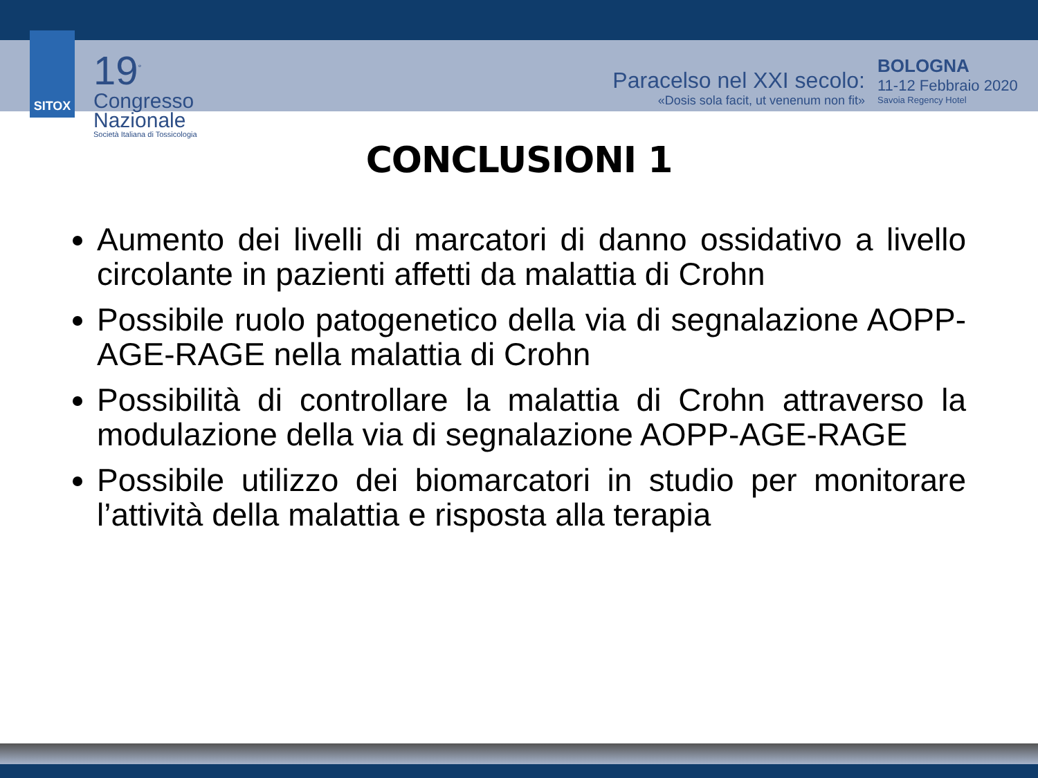SITOX
19<sup>°</sup>
Congresso
Nazionale
Società Italiana di Tossicologia
Paracelso nel XXI secolo:
«Dosis sola facit, ut venenum non fit»
BOLOGNA
11-12 Febbraio 2020
Savoia Regency Hotel
CONCLUSIONI 1
Aumento dei livelli di marcatori di danno ossidativo a livello circolante in pazienti affetti da malattia di Crohn
Possibile ruolo patogenetico della via di segnalazione AOPP-AGE-RAGE nella malattia di Crohn
Possibilità di controllare la malattia di Crohn attraverso la modulazione della via di segnalazione AOPP-AGE-RAGE
Possibile utilizzo dei biomarcatori in studio per monitorare l’attività della malattia e risposta alla terapia